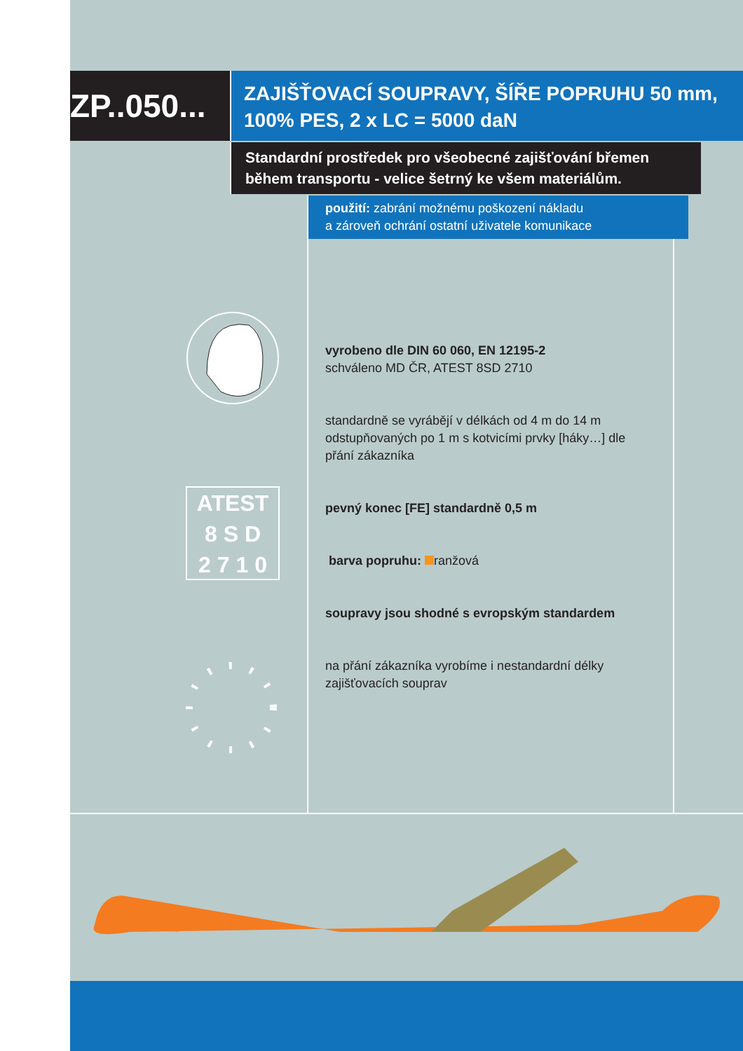ZP..050...
ZAJIŠŤOVACÍ SOUPRAVY, ŠÍŘE POPRUHU 50 mm,
100% PES, 2 x LC = 5000 daN
Standardní prostředek pro všeobecné zajišťování břemen během transportu - velice šetrný ke všem materiálům.
použití: zabrání možnému poškození nákladu
a zároveň ochrání ostatní uživatele komunikace
ATEST
8 S D
2 7 1 0
vyrobeno dle DIN 60 060, EN 12195-2
schváleno MD ČR, ATEST 8SD 2710
standardně se vyrábějí v délkách od 4 m do 14 m odstupňovaných po 1 m s kotvicími prvky [háky…] dle přání zákazníka
pevný konec [FE] standardně 0,5 m
barva popruhu: ranžová
soupravy jsou shodné s evropským standardem
na přání zákazníka vyrobíme i nestandardní délky zajišťovacích souprav